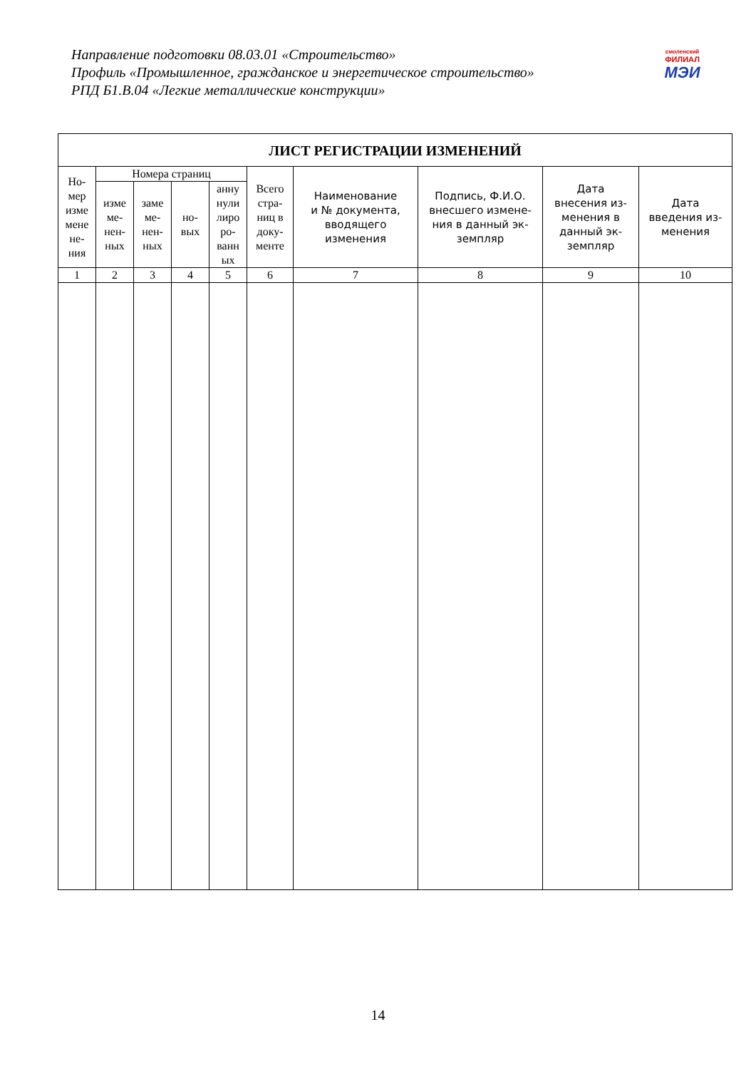Направление подготовки 08.03.01 «Строительство»
Профиль «Промышленное, гражданское и энергетическое строительство»
РПД Б1.В.04 «Легкие металлические конструкции»
смоленский
ФИЛИАЛ
МЭИ
| ЛИСТ РЕГИСТРАЦИИ ИЗМЕНЕНИЙ | | | | | | | | | |
| --- | --- | --- | --- | --- | --- | --- | --- | --- | --- |
| Но- мер изме мене не- ния | Номера страниц | | | | Всего стра- ниц в доку- менте | Наименование и № документа, вводящего изменения | Подпись, Ф.И.О. внесшего измене- ния в данный эк- земпляр | Дата внесения из- менения в данный эк- земпляр | Дата введения из- менения |
| | изме ме- нен- ных | заме ме- нен- ных | но- вых | анну нули лиро ро- ванн ых | | | | | |
| 1 | 2 | 3 | 4 | 5 | 6 | 7 | 8 | 9 | 10 |
14